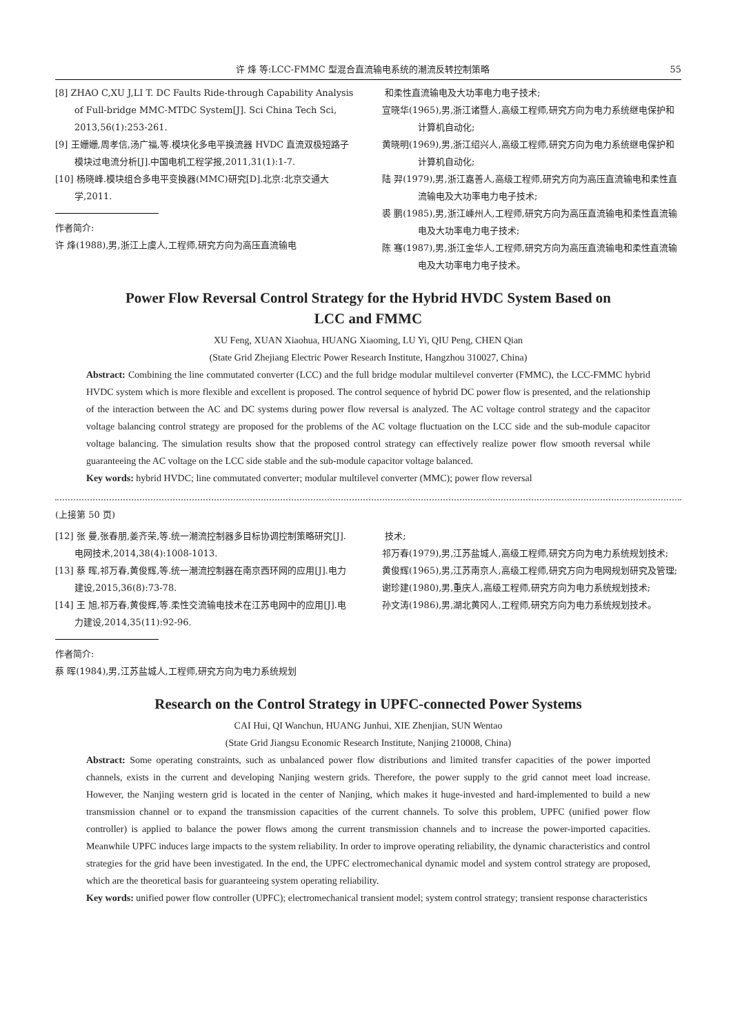许 烽 等:LCC-FMMC 型混合直流输电系统的潮流反转控制策略 55
[8] ZHAO C,XU J,LI T. DC Faults Ride-through Capability Analysis of Full-bridge MMC-MTDC System[J]. Sci China Tech Sci, 2013,56(1):253-261.
[9] 王姗姗,周孝信,汤广福,等.模块化多电平换流器 HVDC 直流双极短路子模块过电流分析[J].中国电机工程学报,2011,31(1):1-7.
[10] 杨晓峰.模块组合多电平变换器(MMC)研究[D].北京:北京交通大学,2011.
作者简介:
许 烽(1988),男,浙江上虞人,工程师,研究方向为高压直流输电
和柔性直流输电及大功率电力电子技术;
宣晓华(1965),男,浙江诸暨人,高级工程师,研究方向为电力系统继电保护和计算机自动化;
黄晓明(1969),男,浙江绍兴人,高级工程师,研究方向为电力系统继电保护和计算机自动化;
陆 羿(1979),男,浙江嘉善人,高级工程师,研究方向为高压直流输电和柔性直流输电及大功率电力电子技术;
裘 鹏(1985),男,浙江嵊州人,工程师,研究方向为高压直流输电和柔性直流输电及大功率电力电子技术;
陈 骞(1987),男,浙江金华人,工程师,研究方向为高压直流输电和柔性直流输电及大功率电力电子技术。
Power Flow Reversal Control Strategy for the Hybrid HVDC System Based on
LCC and FMMC
XU Feng, XUAN Xiaohua, HUANG Xiaoming, LU Yi, QIU Peng, CHEN Qian
(State Grid Zhejiang Electric Power Research Institute, Hangzhou 310027, China)
Abstract: Combining the line commutated converter (LCC) and the full bridge modular multilevel converter (FMMC), the LCC-FMMC hybrid HVDC system which is more flexible and excellent is proposed. The control sequence of hybrid DC power flow is presented, and the relationship of the interaction between the AC and DC systems during power flow reversal is analyzed. The AC voltage control strategy and the capacitor voltage balancing control strategy are proposed for the problems of the AC voltage fluctuation on the LCC side and the sub-module capacitor voltage balancing. The simulation results show that the proposed control strategy can effectively realize power flow smooth reversal while guaranteeing the AC voltage on the LCC side stable and the sub-module capacitor voltage balanced.
Key words: hybrid HVDC; line commutated converter; modular multilevel converter (MMC); power flow reversal
(上接第 50 页)
[12] 张 曼,张春朋,姜齐荣,等.统一潮流控制器多目标协调控制策略研究[J].电网技术,2014,38(4):1008-1013.
[13] 蔡 晖,祁万春,黄俊辉,等.统一潮流控制器在南京西环网的应用[J].电力建设,2015,36(8):73-78.
[14] 王 旭,祁万春,黄俊辉,等.柔性交流输电技术在江苏电网中的应用[J].电力建设,2014,35(11):92-96.
作者简介:
蔡 晖(1984),男,江苏盐城人,工程师,研究方向为电力系统规划
技术;
祁万春(1979),男,江苏盐城人,高级工程师,研究方向为电力系统规划技术;
黄俊辉(1965),男,江苏南京人,高级工程师,研究方向为电网规划研究及管理;
谢珍建(1980),男,重庆人,高级工程师,研究方向为电力系统规划技术;
孙文涛(1986),男,湖北黄冈人,工程师,研究方向为电力系统规划技术。
Research on the Control Strategy in UPFC-connected Power Systems
CAI Hui, QI Wanchun, HUANG Junhui, XIE Zhenjian, SUN Wentao
(State Grid Jiangsu Economic Research Institute, Nanjing 210008, China)
Abstract: Some operating constraints, such as unbalanced power flow distributions and limited transfer capacities of the power imported channels, exists in the current and developing Nanjing western grids. Therefore, the power supply to the grid cannot meet load increase. However, the Nanjing western grid is located in the center of Nanjing, which makes it huge-invested and hard-implemented to build a new transmission channel or to expand the transmission capacities of the current channels. To solve this problem, UPFC (unified power flow controller) is applied to balance the power flows among the current transmission channels and to increase the power-imported capacities. Meanwhile UPFC induces large impacts to the system reliability. In order to improve operating reliability, the dynamic characteristics and control strategies for the grid have been investigated. In the end, the UPFC electromechanical dynamic model and system control strategy are proposed, which are the theoretical basis for guaranteeing system operating reliability.
Key words: unified power flow controller (UPFC); electromechanical transient model; system control strategy; transient response characteristics